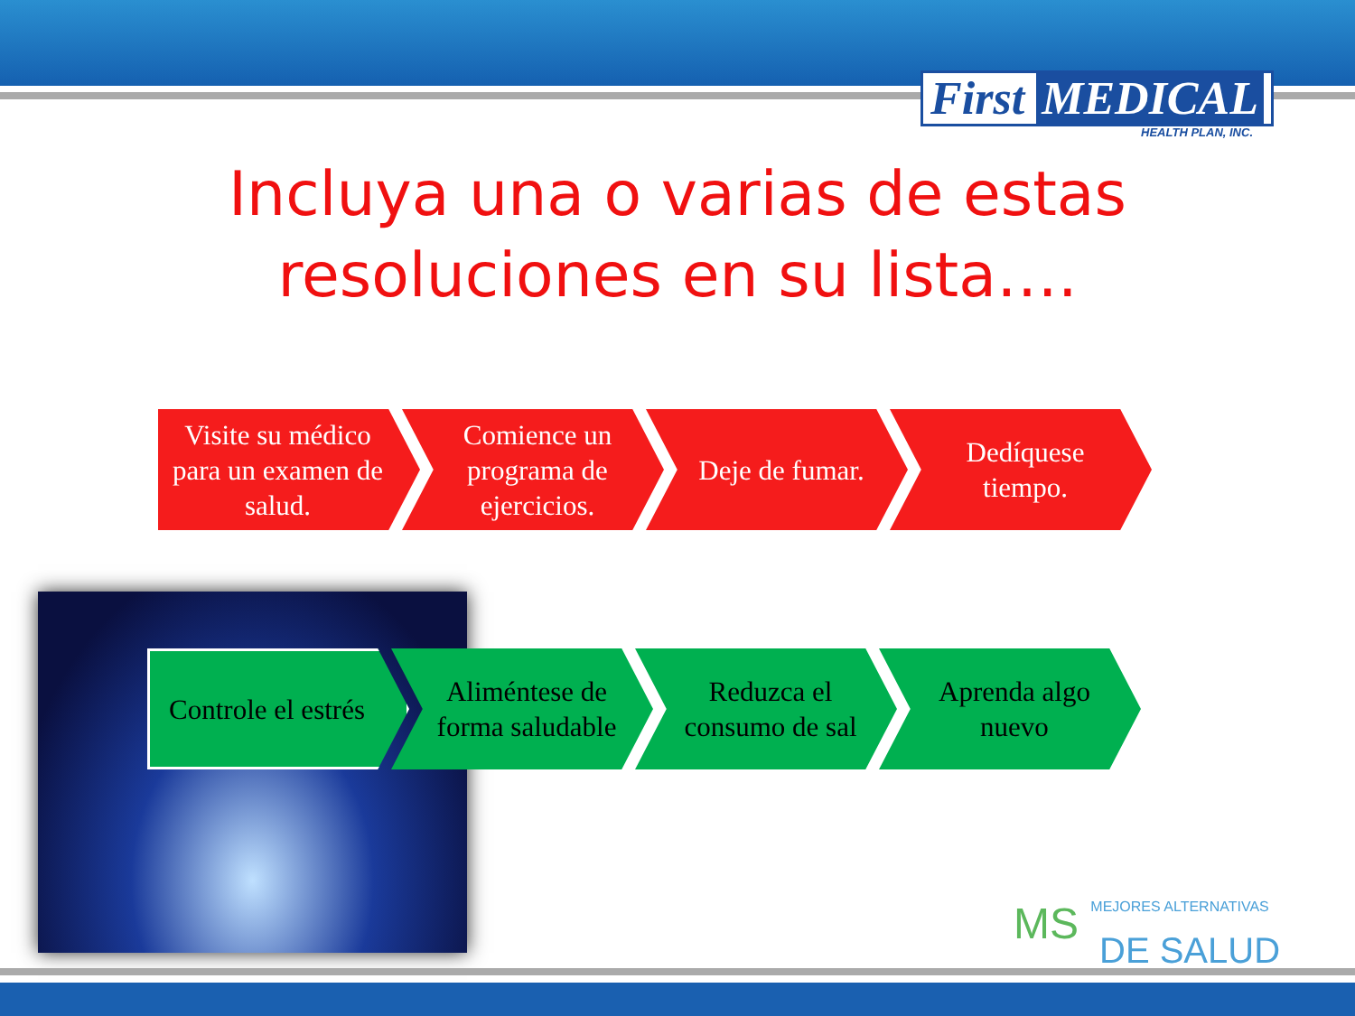First MEDICAL
HEALTH PLAN, INC.
Incluya una o varias de estas
resoluciones en su lista….
Visite su médico para un examen de salud.
Comience un programa de ejercicios.
Deje de fumar. Dedíquese tiempo.
Controle el estrés
Aliméntese de forma saludable
Reduzca el consumo de sal
Aprenda algo nuevo
MS MEJORES ALTERNATIVAS
DE SALUD